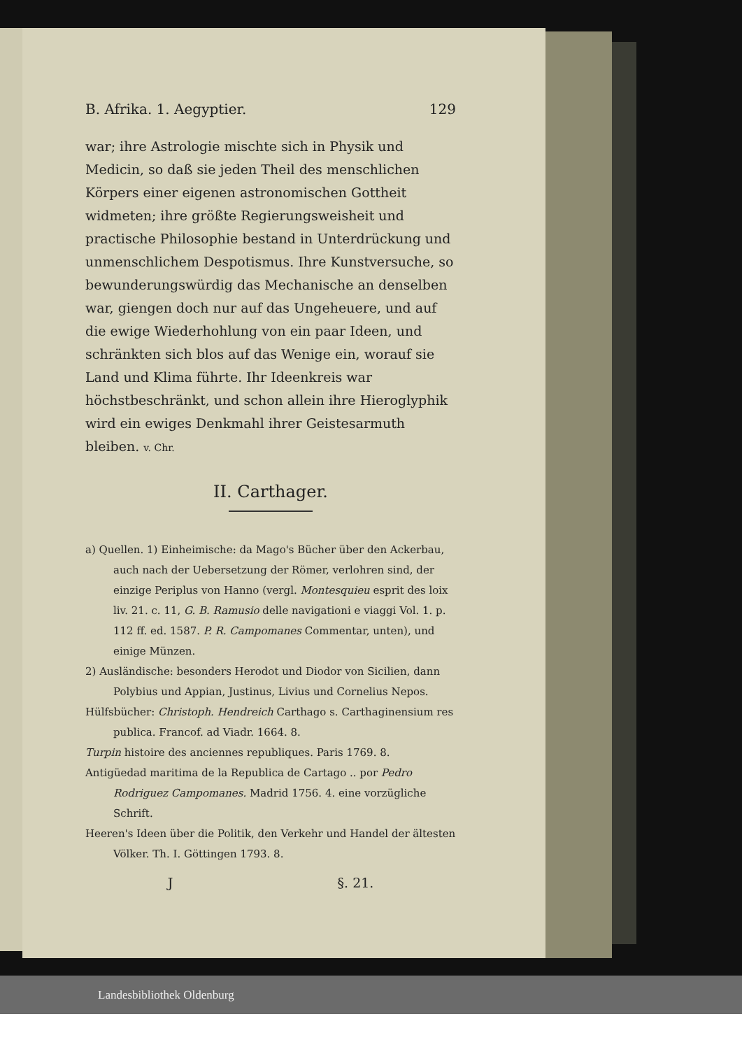B. Afrika. 1. Aegyptier. 129
war; ihre Astrologie mischte sich in Physik und Medicin, so daß sie jeden Theil des menschlichen Körpers einer eigenen astronomischen Gottheit widmeten; ihre größte Regierungsweisheit und practische Philosophie bestand in Unterdrückung und unmenschlichem Despotismus. Ihre Kunstversuche, so bewunderungswürdig das Mechanische an denselben war, giengen doch nur auf das Ungeheuere, und auf die ewige Wiederhohlung von ein paar Ideen, und schränkten sich blos auf das Wenige ein, worauf sie Land und Klima führte. Ihr Ideenkreis war höchstbeschränkt, und schon allein ihre Hieroglyphik wird ein ewiges Denkmahl ihrer Geistesarmuth bleiben. v. Chr.
II. Carthager.
a) Quellen. 1) Einheimische: da Mago's Bücher über den Ackerbau, auch nach der Uebersetzung der Römer, verlohren sind, der einzige Periplus von Hanno (vergl. Montesquieu esprit des loix liv. 21. c. 11, G. B. Ramusio delle navigationi e viaggi Vol. 1. p. 112 ff. ed. 1587. P. R. Campomanes Commentar, unten), und einige Münzen.
2) Ausländische: besonders Herodot und Diodor von Sicilien, dann Polybius und Appian, Justinus, Livius und Cornelius Nepos.
Hülfsbücher: Christoph. Hendreich Carthago s. Carthaginensium res publica. Francof. ad Viadr. 1664. 8.
Turpin histoire des anciennes republiques. Paris 1769. 8.
Antigüedad maritima de la Republica de Cartago .. por Pedro Rodriguez Campomanes. Madrid 1756. 4. eine vorzügliche Schrift.
Heeren's Ideen über die Politik, den Verkehr und Handel der ältesten Völker. Th. I. Göttingen 1793. 8.
J §. 21.
Landesbibliothek Oldenburg